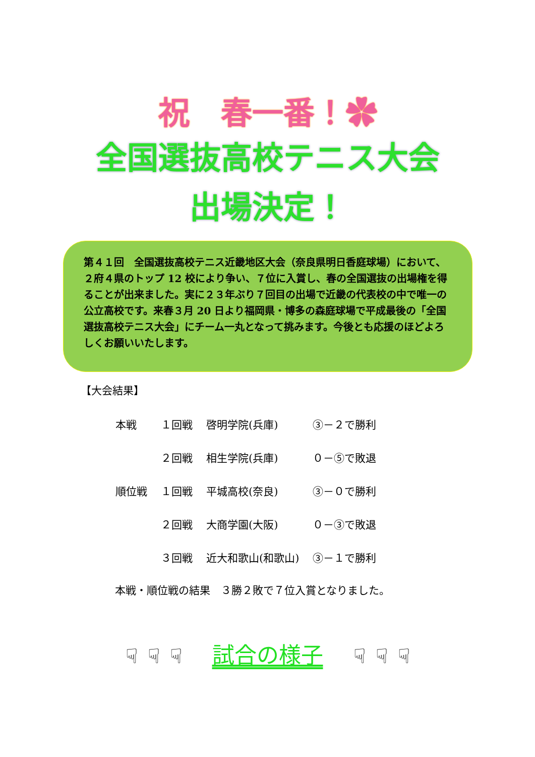祝　春一番！✿
全国選抜高校テニス大会
出場決定！
第４１回　全国選抜高校テニス近畿地区大会（奈良県明日香庭球場）において、２府４県のトップ 12 校により争い、７位に入賞し、春の全国選抜の出場権を得ることが出来ました。実に２３年ぶり７回目の出場で近畿の代表校の中で唯一の公立高校です。来春３月 20 日より福岡県・博多の森庭球場で平成最後の「全国選抜高校テニス大会」にチーム一丸となって挑みます。今後とも応援のほどよろしくお願いいたします。
【大会結果】
| 本戦 | １回戦 | 啓明学院(兵庫) | ③－２で勝利 |
| | ２回戦 | 相生学院(兵庫) | ０－⑤で敗退 |
| 順位戦 | １回戦 | 平城高校(奈良) | ③－０で勝利 |
| | ２回戦 | 大商学園(大阪) | ０－③で敗退 |
| | ３回戦 | 近大和歌山(和歌山) | ③－１で勝利 |
本戦・順位戦の結果　３勝２敗で７位入賞となりました。
☟ ☟ ☟ 試合の様子 ☟ ☟ ☟